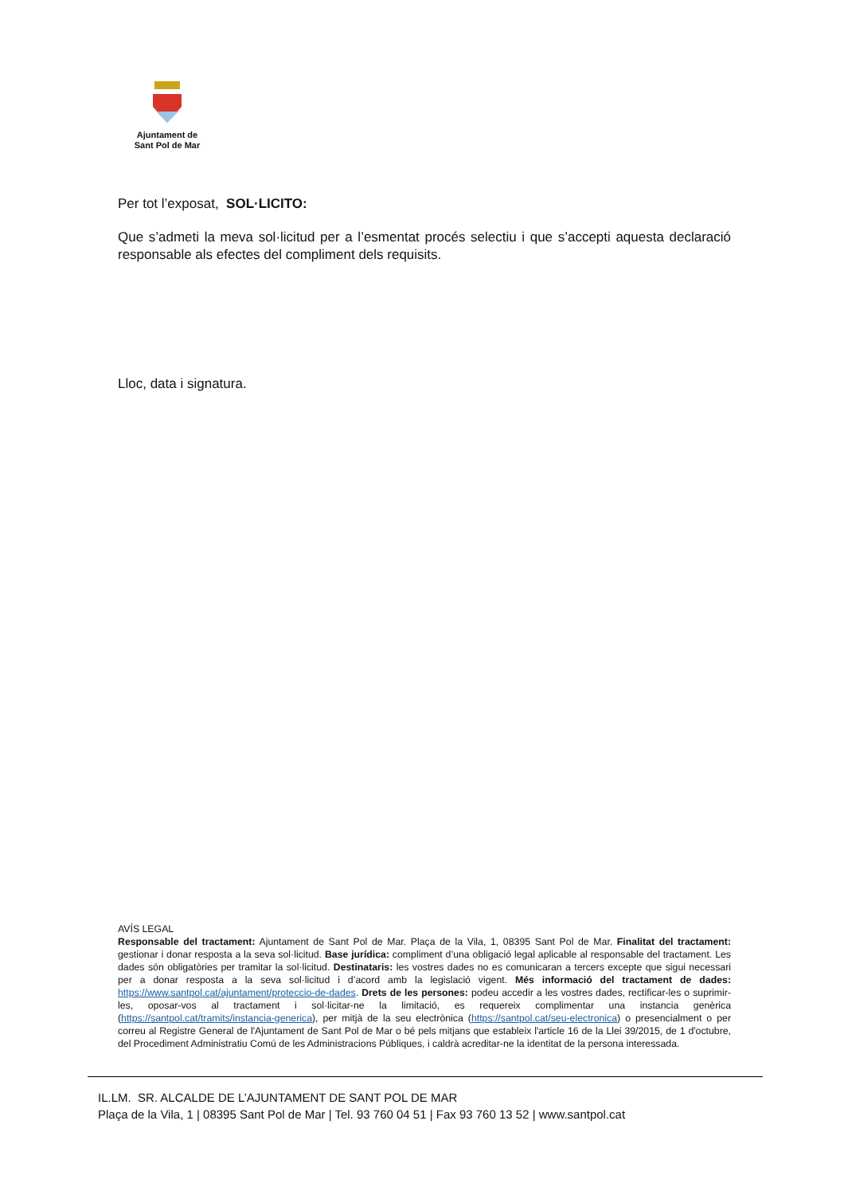Ajuntament de
Sant Pol de Mar
Per tot l’exposat, SOL·LICITO:
Que s’admeti la meva sol·licitud per a l’esmentat procés selectiu i que s’accepti aquesta declaració responsable als efectes del compliment dels requisits.
Lloc, data i signatura.
AVÍS LEGAL
Responsable del tractament: Ajuntament de Sant Pol de Mar. Plaça de la Vila, 1, 08395 Sant Pol de Mar. Finalitat del tractament: gestionar i donar resposta a la seva sol·licitud. Base jurídica: compliment d’una obligació legal aplicable al responsable del tractament. Les dades són obligatòries per tramitar la sol·licitud. Destinataris: les vostres dades no es comunicaran a tercers excepte que sigui necessari per a donar resposta a la seva sol·licitud i d’acord amb la legislació vigent. Més informació del tractament de dades: https://www.santpol.cat/ajuntament/proteccio-de-dades. Drets de les persones: podeu accedir a les vostres dades, rectificar-les o suprimir-les, oposar-vos al tractament i sol·licitar-ne la limitació, es requereix complimentar una instancia genèrica (https://santpol.cat/tramits/instancia-generica), per mitjà de la seu electrònica (https://santpol.cat/seu-electronica) o presencialment o per correu al Registre General de l'Ajuntament de Sant Pol de Mar o bé pels mitjans que estableix l'article 16 de la Llei 39/2015, de 1 d'octubre, del Procediment Administratiu Comú de les Administracions Públiques, i caldrà acreditar-ne la identitat de la persona interessada.
IL.LM. SR. ALCALDE DE L’AJUNTAMENT DE SANT POL DE MAR
Plaça de la Vila, 1 | 08395 Sant Pol de Mar | Tel. 93 760 04 51 | Fax 93 760 13 52 | www.santpol.cat